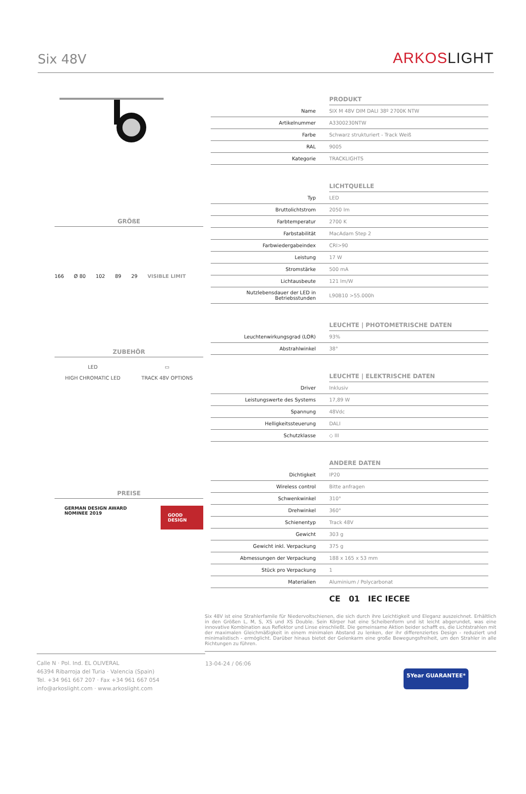Six 48V
ARKOSLIGHT
GRÖßE
166 Ø 80 102 89 29 VISIBLE LIMIT
ZUBEHÖR
LED
HIGH CHROMATIC LED
▭
TRACK 48V OPTIONS
PREISE
GERMAN DESIGN AWARD NOMINEE 2019
GOOD DESIGN
| | PRODUKT |
| --- | --- |
| Name | SIX M 48V DIM DALI 38º 2700K NTW |
| Artikelnummer | A3300230NTW |
| Farbe | Schwarz strukturiert - Track Weiß |
| RAL | 9005 |
| Kategorie | TRACKLIGHTS |
| | LICHTQUELLE |
| --- | --- |
| Typ | LED |
| Bruttolichtstrom | 2050 lm |
| Farbtemperatur | 2700 K |
| Farbstabilität | MacAdam Step 2 |
| Farbwiedergabeindex | CRI>90 |
| Leistung | 17 W |
| Stromstärke | 500 mA |
| Lichtausbeute | 121 lm/W |
| Nutzlebensdauer der LED in Betriebsstunden | L90B10 >55.000h |
| | LEUCHTE / PHOTOMETRISCHE DATEN |
| --- | --- |
| Leuchtenwirkungsgrad (LOR) | 93% |
| Abstrahlwinkel | 38° |
| | LEUCHTE / ELEKTRISCHE DATEN |
| --- | --- |
| Driver | Inklusiv |
| Leistungswerte des Systems | 17,89 W |
| Spannung | 48Vdc |
| Helligkeitssteuerung | DALI |
| Schutzklasse | ◇ III |
| | ANDERE DATEN |
| --- | --- |
| Dichtigkeit | IP20 |
| Wireless control | Bitte anfragen |
| Schwenkwinkel | 310° |
| Drehwinkel | 360° |
| Schienentyp | Track 48V |
| Gewicht | 303 g |
| Gewicht inkl. Verpackung | 375 g |
| Abmessungen der Verpackung | 188 x 165 x 53 mm |
| Stück pro Verpackung | 1 |
| Materialien | Aluminium / Polycarbonat |
CE 01 IEC IECEE
Six 48V ist eine Strahlerfamile für Niedervoltschienen, die sich durch ihre Leichtigkeit und Eleganz auszeichnet. Erhältlich in den Größen L, M, S, XS und XS Double. Sein Körper hat eine Scheibenform und ist leicht abgerundet, was eine innovative Kombination aus Reflektor und Linse einschließt. Die gemeinsame Aktion beider schafft es, die Lichtstrahlen mit der maximalen Gleichmäßigkeit in einem minimalen Abstand zu lenken, der ihr differenziertes Design - reduziert und minimalistisch - ermöglicht. Darüber hinaus bietet der Gelenkarm eine große Bewegungsfreiheit, um den Strahler in alle Richtungen zu führen.
Calle N · Pol. Ind. EL OLIVERAL
46394 Ribarroja del Turia · Valencia (Spain)
Tel. +34 961 667 207 · Fax +34 961 667 054
info@arkoslight.com · www.arkoslight.com
13-04-24 / 06:06
5Year GUARANTEE*